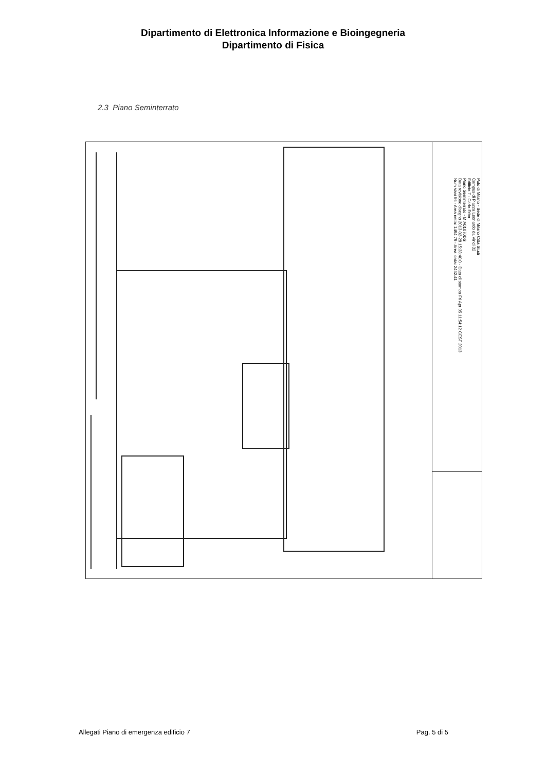Dipartimento di Elettronica Informazione e Bioingegneria
Dipartimento di Fisica
2.3 Piano Seminterrato
Polo di Milano - Sede di Milano Città Studi
Campus di Piazza Leonardo da Vinci 32
Edificio 7 - Carlo Erba
Piano Seminterrato - MIA01070DS
Data revisione disegno 2013-02-28 15:38:40.0 - Data di stampa Fri Apr 05 11:54:12 CEST 2013
Num Vani 56 - Area netta: 1494.79 - Area lorda: 2462.41
Allegati Piano di emergenza edificio 7 Pag. 5 di 5